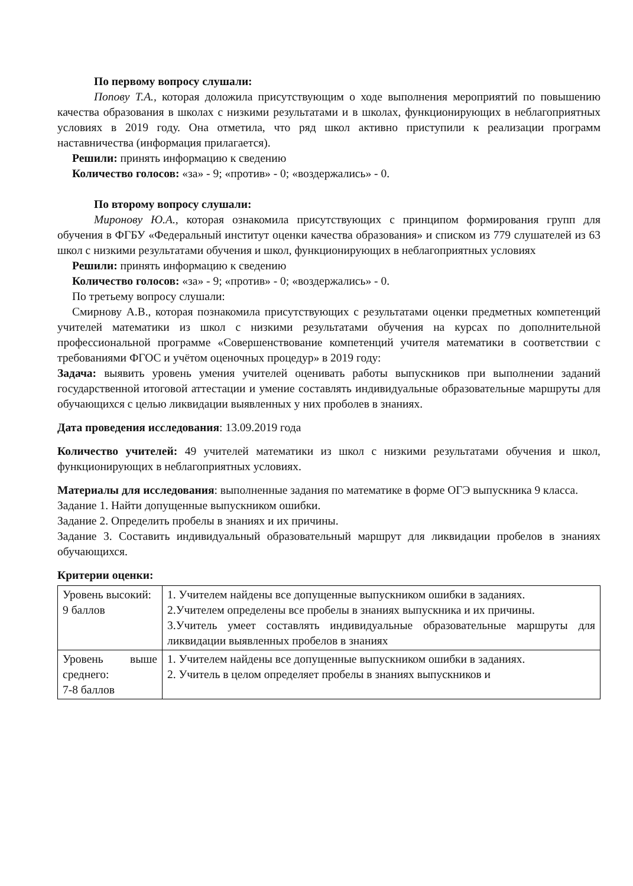По первому вопросу слушали:
Попову Т.А., которая доложила присутствующим о ходе выполнения мероприятий по повышению качества образования в школах с низкими результатами и в школах, функционирующих в неблагоприятных условиях в 2019 году. Она отметила, что ряд школ активно приступили к реализации программ наставничества (информация прилагается).
Решили: принять информацию к сведению
Количество голосов: «за» - 9; «против» - 0; «воздержались» - 0.
По второму вопросу слушали:
Миронову Ю.А., которая ознакомила присутствующих с принципом формирования групп для обучения в ФГБУ «Федеральный институт оценки качества образования» и списком из 779 слушателей из 63 школ с низкими результатами обучения и школ, функционирующих в неблагоприятных условиях
Решили: принять информацию к сведению
Количество голосов: «за» - 9; «против» - 0; «воздержались» - 0.
По третьему вопросу слушали:
Смирнову А.В., которая познакомила присутствующих с результатами оценки предметных компетенций учителей математики из школ с низкими результатами обучения на курсах по дополнительной профессиональной программе «Совершенствование компетенций учителя математики в соответствии с требованиями ФГОС и учётом оценочных процедур» в 2019 году:
Задача: выявить уровень умения учителей оценивать работы выпускников при выполнении заданий государственной итоговой аттестации и умение составлять индивидуальные образовательные маршруты для обучающихся с целью ликвидации выявленных у них проболев в знаниях.
Дата проведения исследования: 13.09.2019 года
Количество учителей: 49 учителей математики из школ с низкими результатами обучения и школ, функционирующих в неблагоприятных условиях.
Материалы для исследования: выполненные задания по математике в форме ОГЭ выпускника 9 класса.
Задание 1. Найти допущенные выпускником ошибки.
Задание 2. Определить пробелы в знаниях и их причины.
Задание 3. Составить индивидуальный образовательный маршрут для ликвидации пробелов в знаниях обучающихся.
Критерии оценки:
| Уровень высокий: 9 баллов | 1. Учителем найдены все допущенные выпускником ошибки в заданиях. 2.Учителем определены все пробелы в знаниях выпускника и их причины. 3.Учитель умеет составлять индивидуальные образовательные маршруты для ликвидации выявленных пробелов в знаниях |
| Уровень выше среднего: 7-8 баллов | 1. Учителем найдены все допущенные выпускником ошибки в заданиях. 2. Учитель в целом определяет пробелы в знаниях выпускников и |